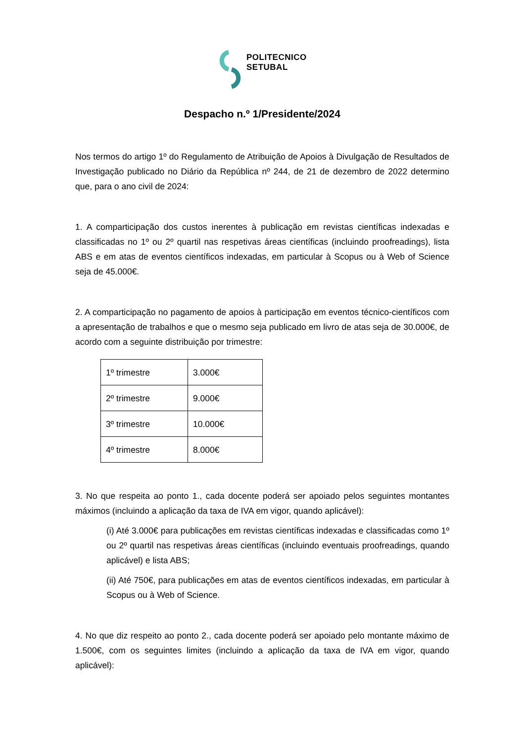POLITECNICO
SETUBAL
Despacho n.º 1/Presidente/2024
Nos termos do artigo 1º do Regulamento de Atribuição de Apoios à Divulgação de Resultados de Investigação publicado no Diário da República nº 244, de 21 de dezembro de 2022 determino que, para o ano civil de 2024:
1. A comparticipação dos custos inerentes à publicação em revistas científicas indexadas e classificadas no 1º ou 2º quartil nas respetivas áreas científicas (incluindo proofreadings), lista ABS e em atas de eventos científicos indexadas, em particular à Scopus ou à Web of Science seja de 45.000€.
2. A comparticipação no pagamento de apoios à participação em eventos técnico-científicos com a apresentação de trabalhos e que o mesmo seja publicado em livro de atas seja de 30.000€, de acordo com a seguinte distribuição por trimestre:
| 1º trimestre | 3.000€ |
| 2º trimestre | 9.000€ |
| 3º trimestre | 10.000€ |
| 4º trimestre | 8.000€ |
3. No que respeita ao ponto 1., cada docente poderá ser apoiado pelos seguintes montantes máximos (incluindo a aplicação da taxa de IVA em vigor, quando aplicável):
(i) Até 3.000€ para publicações em revistas científicas indexadas e classificadas como 1º ou 2º quartil nas respetivas áreas científicas (incluindo eventuais proofreadings, quando aplicável) e lista ABS;
(ii) Até 750€, para publicações em atas de eventos científicos indexadas, em particular à Scopus ou à Web of Science.
4. No que diz respeito ao ponto 2., cada docente poderá ser apoiado pelo montante máximo de 1.500€, com os seguintes limites (incluindo a aplicação da taxa de IVA em vigor, quando aplicável):